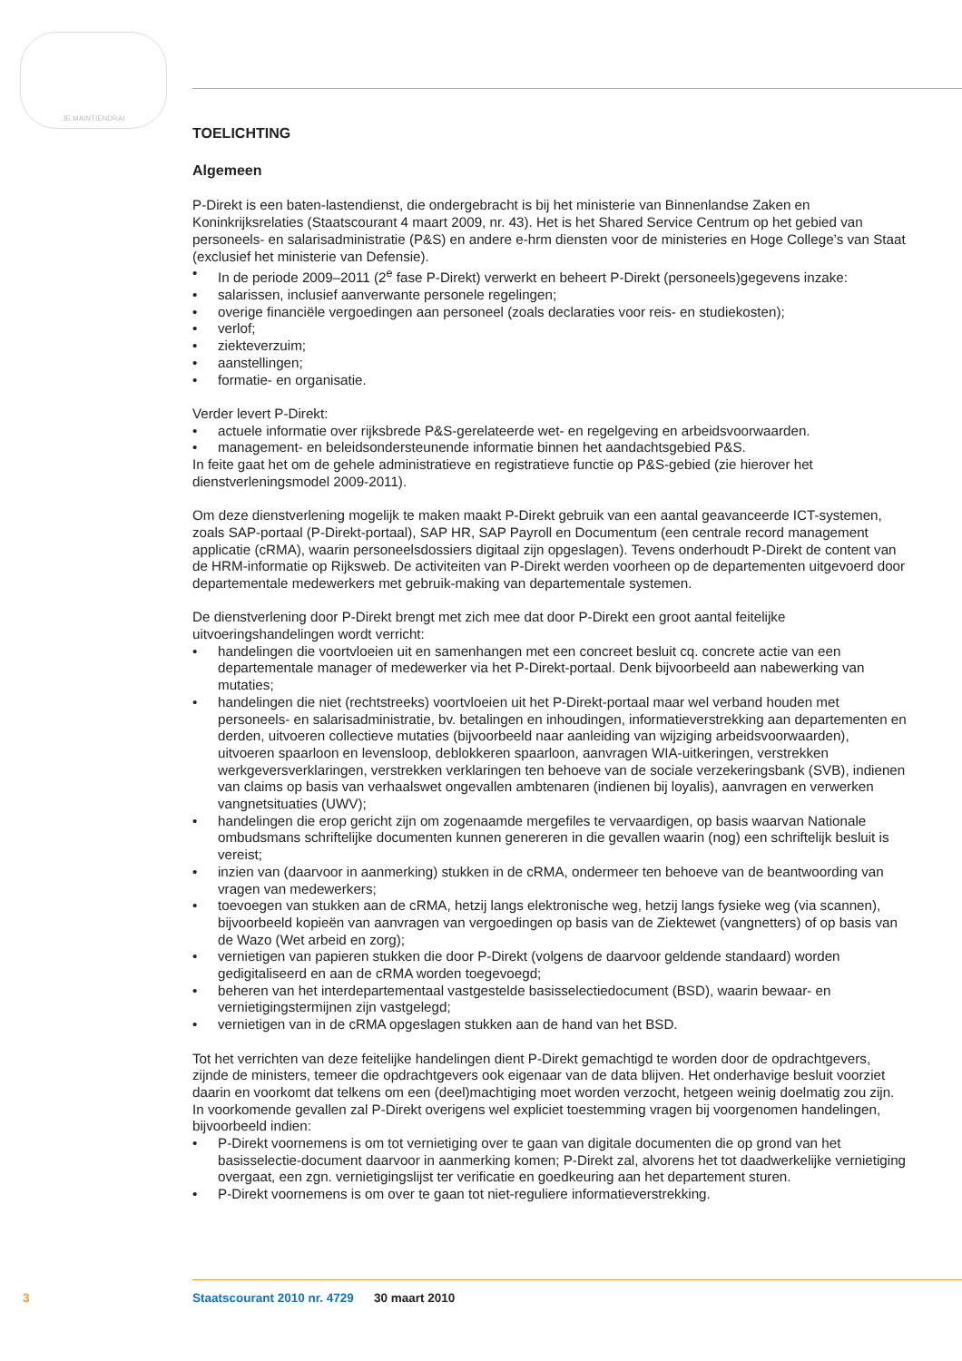JE MAINTIENDRAI
TOELICHTING
Algemeen
P-Direkt is een baten-lastendienst, die ondergebracht is bij het ministerie van Binnenlandse Zaken en Koninkrijksrelaties (Staatscourant 4 maart 2009, nr. 43). Het is het Shared Service Centrum op het gebied van personeels- en salarisadministratie (P&S) en andere e-hrm diensten voor de ministeries en Hoge College’s van Staat (exclusief het ministerie van Defensie).
• In de periode 2009–2011 (2<sup>e</sup> fase P-Direkt) verwerkt en beheert P-Direkt (personeels)gegevens inzake:
• salarissen, inclusief aanverwante personele regelingen;
• overige financiële vergoedingen aan personeel (zoals declaraties voor reis- en studiekosten);
• verlof;
• ziekteverzuim;
• aanstellingen;
• formatie- en organisatie.
Verder levert P-Direkt:
• actuele informatie over rijksbrede P&S-gerelateerde wet- en regelgeving en arbeidsvoorwaarden.
• management- en beleidsondersteunende informatie binnen het aandachtsgebied P&S.
In feite gaat het om de gehele administratieve en registratieve functie op P&S-gebied (zie hierover het dienstverleningsmodel 2009-2011).
Om deze dienstverlening mogelijk te maken maakt P-Direkt gebruik van een aantal geavanceerde ICT-systemen, zoals SAP-portaal (P-Direkt-portaal), SAP HR, SAP Payroll en Documentum (een centrale record management applicatie (cRMA), waarin personeelsdossiers digitaal zijn opgeslagen). Tevens onderhoudt P-Direkt de content van de HRM-informatie op Rijksweb. De activiteiten van P-Direkt werden voorheen op de departementen uitgevoerd door departementale medewerkers met gebruik-making van departementale systemen.
De dienstverlening door P-Direkt brengt met zich mee dat door P-Direkt een groot aantal feitelijke uitvoeringshandelingen wordt verricht:
• handelingen die voortvloeien uit en samenhangen met een concreet besluit cq. concrete actie van een departementale manager of medewerker via het P-Direkt-portaal. Denk bijvoorbeeld aan nabewerking van mutaties;
• handelingen die niet (rechtstreeks) voortvloeien uit het P-Direkt-portaal maar wel verband houden met personeels- en salarisadministratie, bv. betalingen en inhoudingen, informatieverstrekking aan departementen en derden, uitvoeren collectieve mutaties (bijvoorbeeld naar aanleiding van wijziging arbeidsvoorwaarden), uitvoeren spaarloon en levensloop, deblokkeren spaarloon, aanvragen WIA-uitkeringen, verstrekken werkgeversverklaringen, verstrekken verklaringen ten behoeve van de sociale verzekeringsbank (SVB), indienen van claims op basis van verhaalswet ongevallen ambtenaren (indienen bij loyalis), aanvragen en verwerken vangnetsituaties (UWV);
• handelingen die erop gericht zijn om zogenaamde mergefiles te vervaardigen, op basis waarvan Nationale ombudsmans schriftelijke documenten kunnen genereren in die gevallen waarin (nog) een schriftelijk besluit is vereist;
• inzien van (daarvoor in aanmerking) stukken in de cRMA, ondermeer ten behoeve van de beantwoording van vragen van medewerkers;
• toevoegen van stukken aan de cRMA, hetzij langs elektronische weg, hetzij langs fysieke weg (via scannen), bijvoorbeeld kopieën van aanvragen van vergoedingen op basis van de Ziektewet (vangnetters) of op basis van de Wazo (Wet arbeid en zorg);
• vernietigen van papieren stukken die door P-Direkt (volgens de daarvoor geldende standaard) worden gedigitaliseerd en aan de cRMA worden toegevoegd;
• beheren van het interdepartementaal vastgestelde basisselectiedocument (BSD), waarin bewaar- en vernietigingstermijnen zijn vastgelegd;
• vernietigen van in de cRMA opgeslagen stukken aan de hand van het BSD.
Tot het verrichten van deze feitelijke handelingen dient P-Direkt gemachtigd te worden door de opdrachtgevers, zijnde de ministers, temeer die opdrachtgevers ook eigenaar van de data blijven. Het onderhavige besluit voorziet daarin en voorkomt dat telkens om een (deel)machtiging moet worden verzocht, hetgeen weinig doelmatig zou zijn. In voorkomende gevallen zal P-Direkt overigens wel expliciet toestemming vragen bij voorgenomen handelingen, bijvoorbeeld indien:
• P-Direkt voornemens is om tot vernietiging over te gaan van digitale documenten die op grond van het basisselectie-document daarvoor in aanmerking komen; P-Direkt zal, alvorens het tot daadwerkelijke vernietiging overgaat, een zgn. vernietigingslijst ter verificatie en goedkeuring aan het departement sturen.
• P-Direkt voornemens is om over te gaan tot niet-reguliere informatieverstrekking.
3 Staatscourant 2010 nr. 4729 30 maart 2010